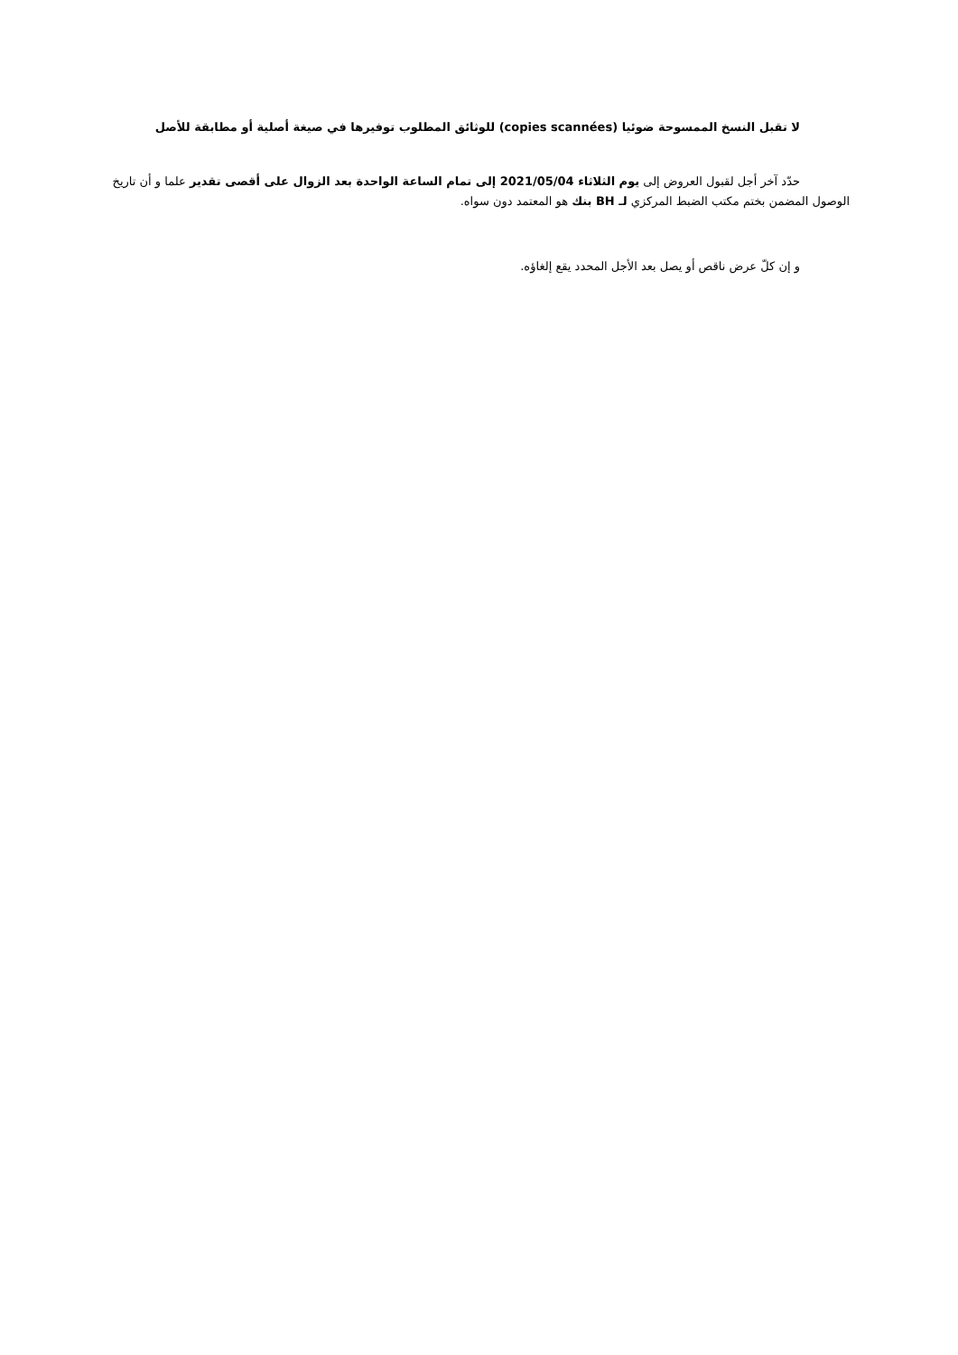لا تقبل النسخ الممسوحة ضوئيا (copies scannées) للوثائق المطلوب توفيرها في صيغة أصلية أو مطابقة للأصل
حدّد آخر أجل لقبول العروض إلى يوم الثلاثاء 2021/05/04 إلى تمام الساعة الواحدة بعد الزوال على أقصى تقدير علما و أن تاريخ الوصول المضمن بختم مكتب الضبط المركزي لـ BH بنك هو المعتمد دون سواه.
و إن كلّ عرض ناقص أو يصل بعد الأجل المحدد يقع إلغاؤه.